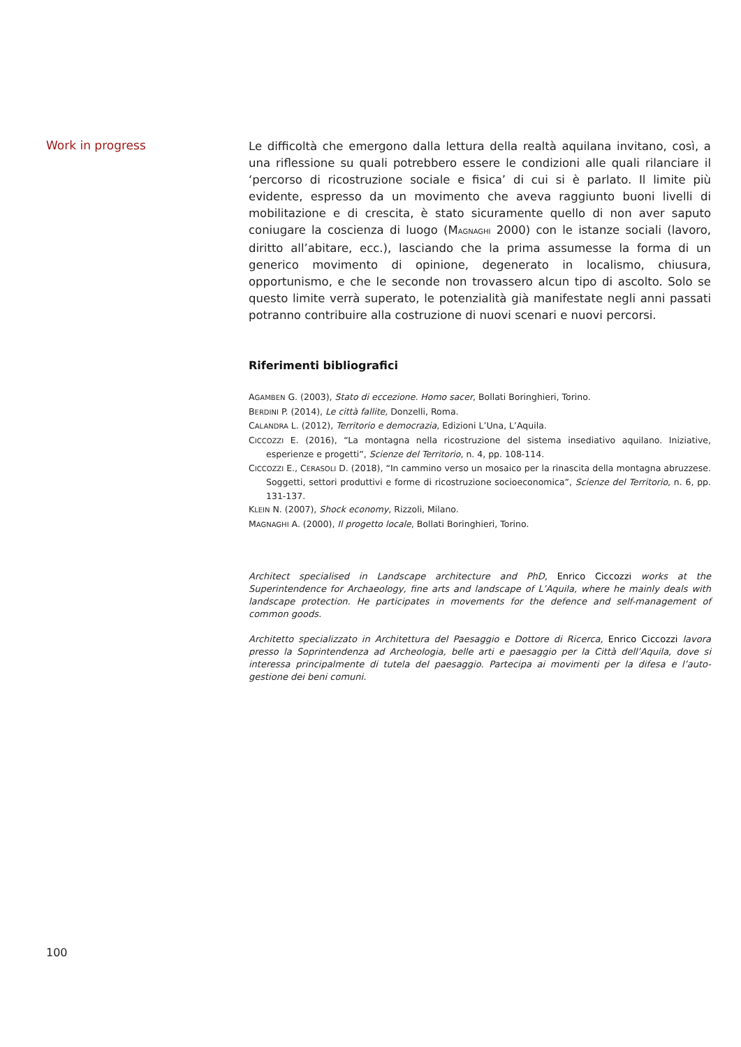Work in progress
Le difficoltà che emergono dalla lettura della realtà aquilana invitano, così, a una riflessione su quali potrebbero essere le condizioni alle quali rilanciare il ‘percorso di ricostruzione sociale e fisica’ di cui si è parlato. Il limite più evidente, espresso da un movimento che aveva raggiunto buoni livelli di mobilitazione e di crescita, è stato sicuramente quello di non aver saputo coniugare la coscienza di luogo (MAGNAGHI 2000) con le istanze sociali (lavoro, diritto all’abitare, ecc.), lasciando che la prima assumesse la forma di un generico movimento di opinione, degenerato in localismo, chiusura, opportunismo, e che le seconde non trovassero alcun tipo di ascolto. Solo se questo limite verrà superato, le potenzialità già manifestate negli anni passati potranno contribuire alla costruzione di nuovi scenari e nuovi percorsi.
Riferimenti bibliografici
AGAMBEN G. (2003), Stato di eccezione. Homo sacer, Bollati Boringhieri, Torino.
BERDINI P. (2014), Le città fallite, Donzelli, Roma.
CALANDRA L. (2012), Territorio e democrazia, Edizioni L’Una, L’Aquila.
CICCOZZI E. (2016), “La montagna nella ricostruzione del sistema insediativo aquilano. Iniziative, esperienze e progetti”, Scienze del Territorio, n. 4, pp. 108-114.
CICCOZZI E., CERASOLI D. (2018), “In cammino verso un mosaico per la rinascita della montagna abruzzese. Soggetti, settori produttivi e forme di ricostruzione socioeconomica”, Scienze del Territorio, n. 6, pp. 131-137.
KLEIN N. (2007), Shock economy, Rizzoli, Milano.
MAGNAGHI A. (2000), Il progetto locale, Bollati Boringhieri, Torino.
Architect specialised in Landscape architecture and PhD, Enrico Ciccozzi works at the Superintendence for Archaeology, fine arts and landscape of L’Aquila, where he mainly deals with landscape protection. He participates in movements for the defence and self-management of common goods.
Architetto specializzato in Architettura del Paesaggio e Dottore di Ricerca, Enrico Ciccozzi lavora presso la Soprintendenza ad Archeologia, belle arti e paesaggio per la Città dell’Aquila, dove si interessa principalmente di tutela del paesaggio. Partecipa ai movimenti per la difesa e l’auto-gestione dei beni comuni.
100